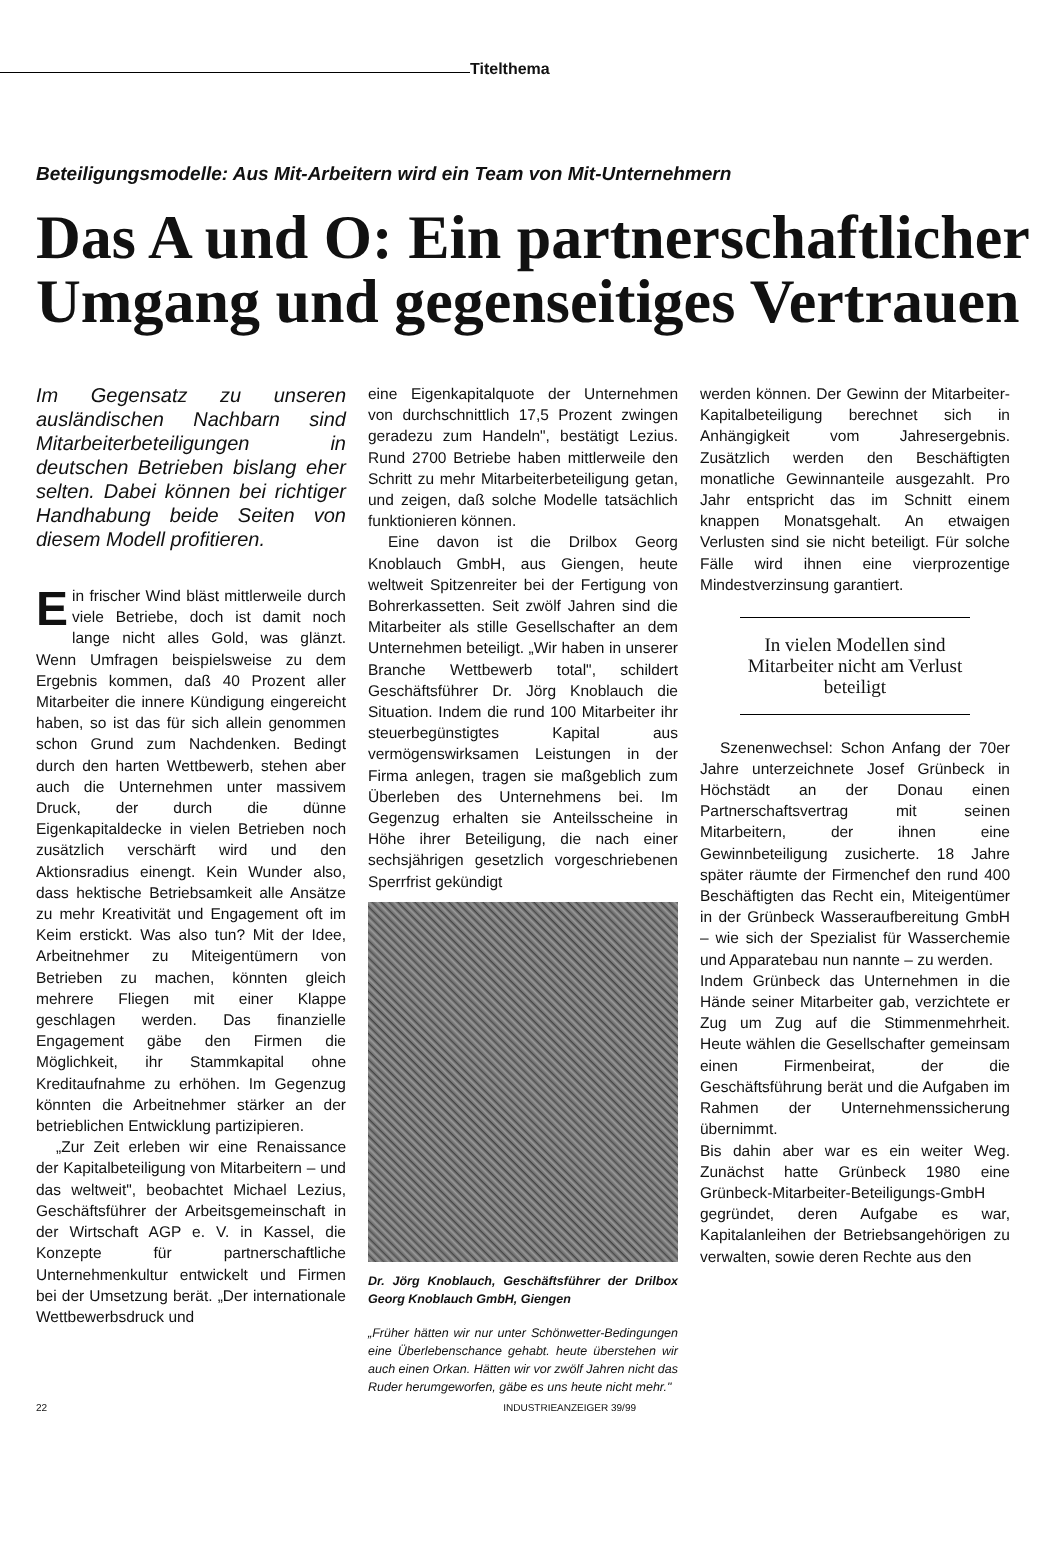Titelthema
Beteiligungsmodelle: Aus Mit-Arbeitern wird ein Team von Mit-Unternehmern
Das A und O: Ein partnerschaftlicher Umgang und gegenseitiges Vertrauen
Im Gegensatz zu unseren ausländischen Nachbarn sind Mitarbeiterbeteiligungen in deutschen Betrieben bislang eher selten. Dabei können bei richtiger Handhabung beide Seiten von diesem Modell profitieren.
Ein frischer Wind bläst mittlerweile durch viele Betriebe, doch ist damit noch lange nicht alles Gold, was glänzt. Wenn Umfragen beispielsweise zu dem Ergebnis kommen, daß 40 Prozent aller Mitarbeiter die innere Kündigung eingereicht haben, so ist das für sich allein genommen schon Grund zum Nachdenken. Bedingt durch den harten Wettbewerb, stehen aber auch die Unternehmen unter massivem Druck, der durch die dünne Eigenkapitaldecke in vielen Betrieben noch zusätzlich verschärft wird und den Aktionsradius einengt. Kein Wunder also, dass hektische Betriebsamkeit alle Ansätze zu mehr Kreativität und Engagement oft im Keim erstickt. Was also tun? Mit der Idee, Arbeitnehmer zu Miteigentümern von Betrieben zu machen, könnten gleich mehrere Fliegen mit einer Klappe geschlagen werden. Das finanzielle Engagement gäbe den Firmen die Möglichkeit, ihr Stammkapital ohne Kreditaufnahme zu erhöhen. Im Gegenzug könnten die Arbeitnehmer stärker an der betrieblichen Entwicklung partizipieren.
„Zur Zeit erleben wir eine Renaissance der Kapitalbeteiligung von Mitarbeitern – und das weltweit", beobachtet Michael Lezius, Geschäftsführer der Arbeitsgemeinschaft in der Wirtschaft AGP e. V. in Kassel, die Konzepte für partnerschaftliche Unternehmenkultur entwickelt und Firmen bei der Umsetzung berät. „Der internationale Wettbewerbsdruck und
eine Eigenkapitalquote der Unternehmen von durchschnittlich 17,5 Prozent zwingen geradezu zum Handeln", bestätigt Lezius. Rund 2700 Betriebe haben mittlerweile den Schritt zu mehr Mitarbeiterbeteiligung getan, und zeigen, daß solche Modelle tatsächlich funktionieren können.
Eine davon ist die Drilbox Georg Knoblauch GmbH, aus Giengen, heute weltweit Spitzenreiter bei der Fertigung von Bohrerkassetten. Seit zwölf Jahren sind die Mitarbeiter als stille Gesellschafter an dem Unternehmen beteiligt. „Wir haben in unserer Branche Wettbewerb total", schildert Geschäftsführer Dr. Jörg Knoblauch die Situation. Indem die rund 100 Mitarbeiter ihr steuerbegünstigtes Kapital aus vermögenswirksamen Leistungen in der Firma anlegen, tragen sie maßgeblich zum Überleben des Unternehmens bei. Im Gegenzug erhalten sie Anteilsscheine in Höhe ihrer Beteiligung, die nach einer sechsjährigen gesetzlich vorgeschriebenen Sperrfrist gekündigt
Dr. Jörg Knoblauch, Geschäftsführer der Drilbox Georg Knoblauch GmbH, Giengen
„Früher hätten wir nur unter Schönwetter-Bedingungen eine Überlebenschance gehabt. heute überstehen wir auch einen Orkan. Hätten wir vor zwölf Jahren nicht das Ruder herumgeworfen, gäbe es uns heute nicht mehr."
werden können. Der Gewinn der Mitarbeiter-Kapitalbeteiligung berechnet sich in Anhängigkeit vom Jahresergebnis. Zusätzlich werden den Beschäftigten monatliche Gewinnanteile ausgezahlt. Pro Jahr entspricht das im Schnitt einem knappen Monatsgehalt. An etwaigen Verlusten sind sie nicht beteiligt. Für solche Fälle wird ihnen eine vierprozentige Mindestverzinsung garantiert.
In vielen Modellen sind Mitarbeiter nicht am Verlust beteiligt
Szenenwechsel: Schon Anfang der 70er Jahre unterzeichnete Josef Grünbeck in Höchstädt an der Donau einen Partnerschaftsvertrag mit seinen Mitarbeitern, der ihnen eine Gewinnbeteiligung zusicherte. 18 Jahre später räumte der Firmenchef den rund 400 Beschäftigten das Recht ein, Miteigentümer in der Grünbeck Wasseraufbereitung GmbH – wie sich der Spezialist für Wasserchemie und Apparatebau nun nannte – zu werden.
Indem Grünbeck das Unternehmen in die Hände seiner Mitarbeiter gab, verzichtete er Zug um Zug auf die Stimmenmehrheit. Heute wählen die Gesellschafter gemeinsam einen Firmenbeirat, der die Geschäftsführung berät und die Aufgaben im Rahmen der Unternehmenssicherung übernimmt.
Bis dahin aber war es ein weiter Weg. Zunächst hatte Grünbeck 1980 eine Grünbeck-Mitarbeiter-Beteiligungs-GmbH gegründet, deren Aufgabe es war, Kapitalanleihen der Betriebsangehörigen zu verwalten, sowie deren Rechte aus den
22 INDUSTRIEANZEIGER 39/99